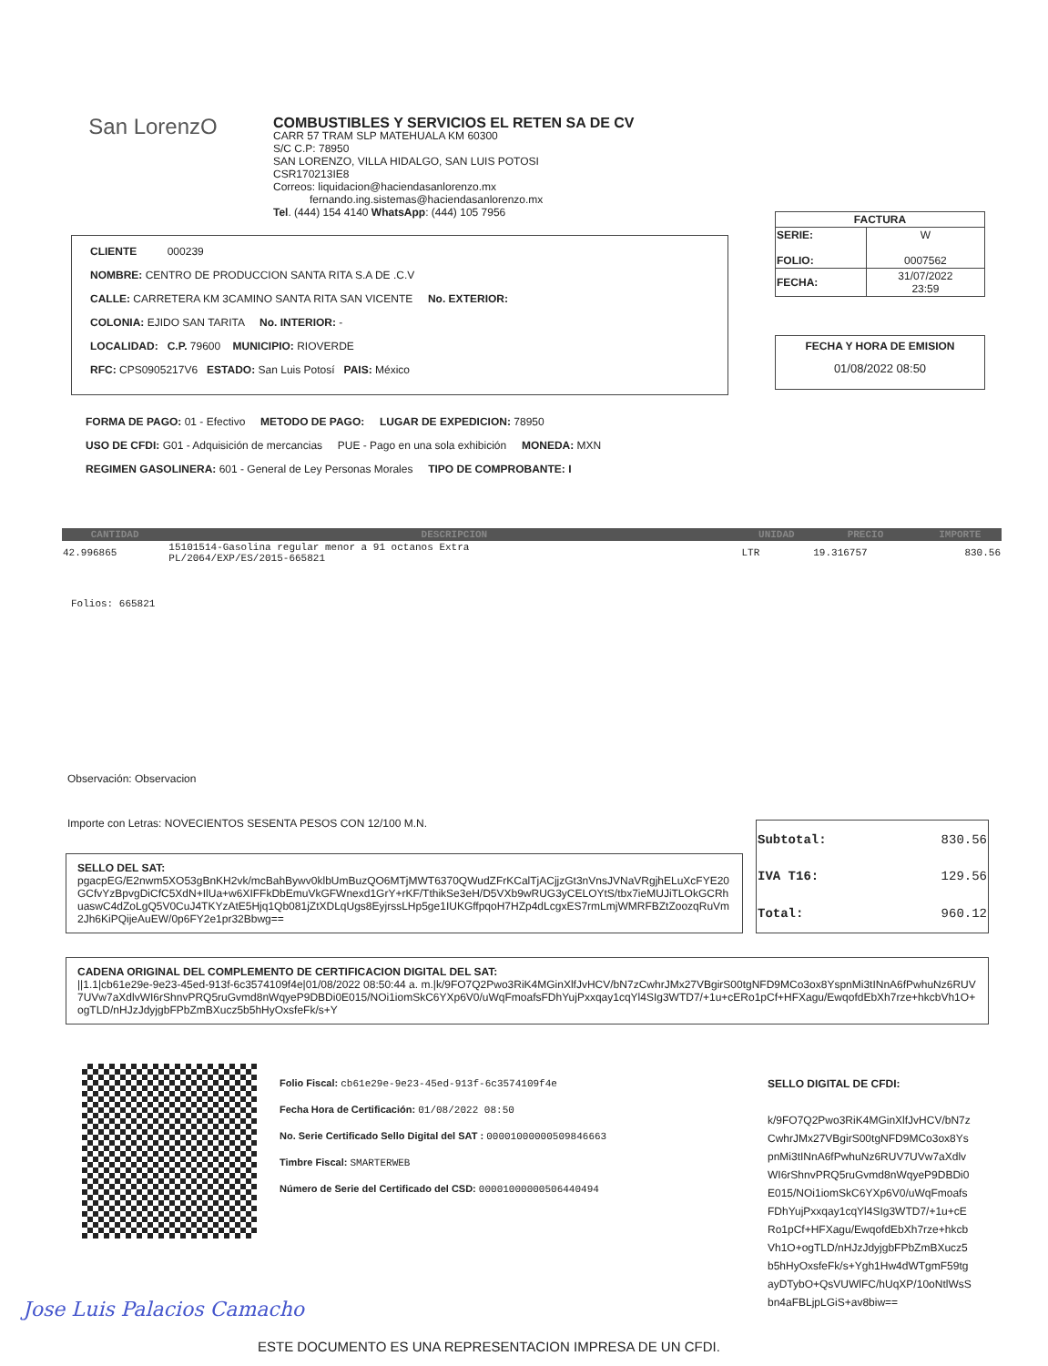San LorenzO
COMBUSTIBLES Y SERVICIOS EL RETEN SA DE CV
CARR 57 TRAM SLP MATEHUALA KM 60300
S/C C.P: 78950
SAN LORENZO, VILLA HIDALGO, SAN LUIS POTOSI
CSR170213IE8
Correos: liquidacion@haciendasanlorenzo.mx
fernando.ing.sistemas@haciendasanlorenzo.mx
Tel. (444) 154 4140 WhatsApp: (444) 105 7956
| FACTURA | |
| --- | --- |
| SERIE: FOLIO: | W 0007562 |
| FECHA: | 31/07/2022 23:59 |
FECHA Y HORA DE EMISION
01/08/2022 08:50
CLIENTE 000239
NOMBRE: CENTRO DE PRODUCCION SANTA RITA S.A DE .C.V
CALLE: CARRETERA KM 3CAMINO SANTA RITA SAN VICENTE No. EXTERIOR:
COLONIA: EJIDO SAN TARITA No. INTERIOR: -
LOCALIDAD: C.P. 79600 MUNICIPIO: RIOVERDE
RFC: CPS0905217V6 ESTADO: San Luis Potosí PAIS: México
FORMA DE PAGO: 01 - Efectivo METODO DE PAGO: LUGAR DE EXPEDICION: 78950
USO DE CFDI: G01 - Adquisición de mercancias PUE - Pago en una sola exhibición MONEDA: MXN
REGIMEN GASOLINERA: 601 - General de Ley Personas Morales TIPO DE COMPROBANTE: I
| CANTIDAD | DESCRIPCION | UNIDAD | PRECIO | IMPORTE |
| --- | --- | --- | --- | --- |
| 42.996865 | 15101514-Gasolina regular menor a 91 octanos Extra PL/2064/EXP/ES/2015-665821 | LTR | 19.316757 | 830.56 |
Folios: 665821
Observación: Observacion
Importe con Letras: NOVECIENTOS SESENTA PESOS CON 12/100 M.N.
| Subtotal: | 830.56 |
| IVA T16: | 129.56 |
| Total: | 960.12 |
SELLO DEL SAT:
pgacpEG/E2nwm5XO53gBnKH2vk/mcBahBywv0klbUmBuzQO6MTjMWT6370QWudZFrKCalTjACjjzGt3nVnsJVNaVRgjhELuXcFYE20GCfvYzBpvgDiCfC5XdN+IlUa+w6XIFFkDbEmuVkGFWnexd1GrY+rKF/TthikSe3eH/D5VXb9wRUG3yCELOYtS/tbx7ieMUJiTLOkGCRhuaswC4dZoLgQ5V0CuJ4TKYzAtE5Hjq1Qb081jZtXDLqUgs8EyjrssLHp5ge1IUKGffpqoH7HZp4dLcgxES7rmLmjWMRFBZtZoozqRuVm2Jh6KiPQijeAuEW/0p6FY2e1pr32Bbwg==
CADENA ORIGINAL DEL COMPLEMENTO DE CERTIFICACION DIGITAL DEL SAT:
||1.1|cb61e29e-9e23-45ed-913f-6c3574109f4e|01/08/2022 08:50:44 a. m.|k/9FO7Q2Pwo3RiK4MGinXlfJvHCV/bN7zCwhrJMx27VBgirS00tgNFD9MCo3ox8YspnMi3tINnA6fPwhuNz6RUV7UVw7aXdlvWI6rShnvPRQ5ruGvmd8nWqyeP9DBDi0E015/NOi1iomSkC6YXp6V0/uWqFmoafsFDhYujPxxqay1cqYl4SIg3WTD7/+1u+cERo1pCf+HFXagu/EwqofdEbXh7rze+hkcbVh1O+ogTLD/nHJzJdyjgbFPbZmBXucz5b5hHyOxsfeFk/s+Y
Folio Fiscal: cb61e29e-9e23-45ed-913f-6c3574109f4e
Fecha Hora de Certificación: 01/08/2022 08:50
No. Serie Certificado Sello Digital del SAT : 00001000000509846663
Timbre Fiscal: SMARTERWEB
Número de Serie del Certificado del CSD: 00001000000506440494
SELLO DIGITAL DE CFDI:
k/9FO7Q2Pwo3RiK4MGinXlfJvHCV/bN7zCwhrJMx27VBgirS00tgNFD9MCo3ox8YspnMi3tINnA6fPwhuNz6RUV7UVw7aXdlvWI6rShnvPRQ5ruGvmd8nWqyeP9DBDi0E015/NOi1iomSkC6YXp6V0/uWqFmoafsFDhYujPxxqay1cqYl4SIg3WTD7/+1u+cERo1pCf+HFXagu/EwqofdEbXh7rze+hkcbVh1O+ogTLD/nHJzJdyjgbFPbZmBXucz5b5hHyOxsfeFk/s+Ygh1Hw4dWTgmF59tgayDTybO+QsVUWlFC/hUqXP/10oNtlWsSbn4aFBLjpLGiS+av8biw==
Jose Luis Palacios Camacho
ESTE DOCUMENTO ES UNA REPRESENTACION IMPRESA DE UN CFDI.